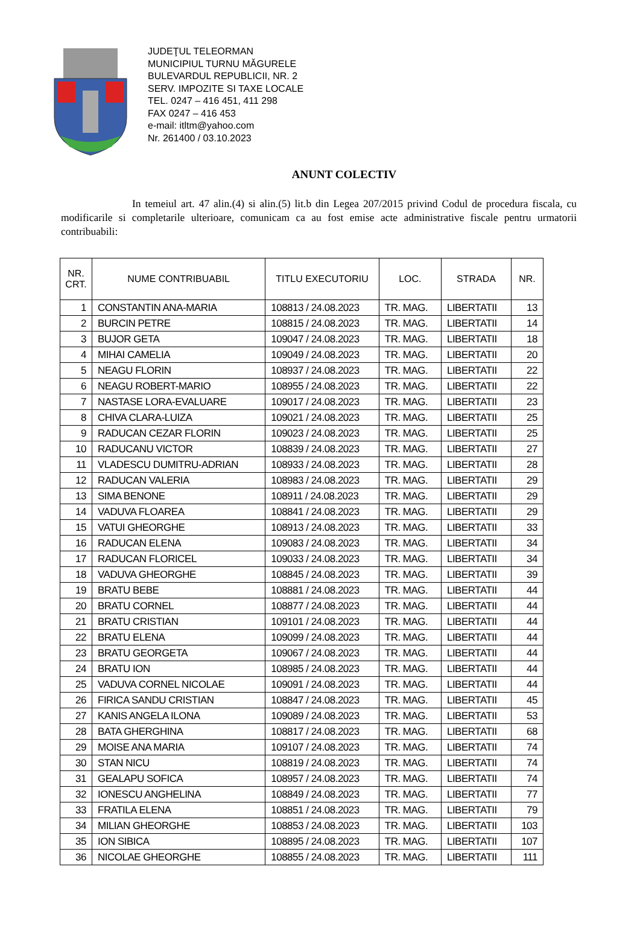JUDEŢUL TELEORMAN
MUNICIPIUL TURNU MĂGURELE
BULEVARDUL REPUBLICII, NR. 2
SERV. IMPOZITE SI TAXE LOCALE
TEL. 0247 – 416 451, 411 298
FAX 0247 – 416 453
e-mail: itltm@yahoo.com
Nr. 261400 / 03.10.2023
ANUNT COLECTIV
In temeiul art. 47 alin.(4) si alin.(5) lit.b din Legea 207/2015 privind Codul de procedura fiscala, cu modificarile si completarile ulterioare, comunicam ca au fost emise acte administrative fiscale pentru urmatorii contribuabili:
| NR. CRT. | NUME CONTRIBUABIL | TITLU EXECUTORIU | LOC. | STRADA | NR. |
| --- | --- | --- | --- | --- | --- |
| 1 | CONSTANTIN ANA-MARIA | 108813 / 24.08.2023 | TR. MAG. | LIBERTATII | 13 |
| 2 | BURCIN PETRE | 108815 / 24.08.2023 | TR. MAG. | LIBERTATII | 14 |
| 3 | BUJOR GETA | 109047 / 24.08.2023 | TR. MAG. | LIBERTATII | 18 |
| 4 | MIHAI CAMELIA | 109049 / 24.08.2023 | TR. MAG. | LIBERTATII | 20 |
| 5 | NEAGU FLORIN | 108937 / 24.08.2023 | TR. MAG. | LIBERTATII | 22 |
| 6 | NEAGU ROBERT-MARIO | 108955 / 24.08.2023 | TR. MAG. | LIBERTATII | 22 |
| 7 | NASTASE LORA-EVALUARE | 109017 / 24.08.2023 | TR. MAG. | LIBERTATII | 23 |
| 8 | CHIVA CLARA-LUIZA | 109021 / 24.08.2023 | TR. MAG. | LIBERTATII | 25 |
| 9 | RADUCAN CEZAR FLORIN | 109023 / 24.08.2023 | TR. MAG. | LIBERTATII | 25 |
| 10 | RADUCANU VICTOR | 108839 / 24.08.2023 | TR. MAG. | LIBERTATII | 27 |
| 11 | VLADESCU DUMITRU-ADRIAN | 108933 / 24.08.2023 | TR. MAG. | LIBERTATII | 28 |
| 12 | RADUCAN VALERIA | 108983 / 24.08.2023 | TR. MAG. | LIBERTATII | 29 |
| 13 | SIMA BENONE | 108911 / 24.08.2023 | TR. MAG. | LIBERTATII | 29 |
| 14 | VADUVA FLOAREA | 108841 / 24.08.2023 | TR. MAG. | LIBERTATII | 29 |
| 15 | VATUI GHEORGHE | 108913 / 24.08.2023 | TR. MAG. | LIBERTATII | 33 |
| 16 | RADUCAN ELENA | 109083 / 24.08.2023 | TR. MAG. | LIBERTATII | 34 |
| 17 | RADUCAN FLORICEL | 109033 / 24.08.2023 | TR. MAG. | LIBERTATII | 34 |
| 18 | VADUVA GHEORGHE | 108845 / 24.08.2023 | TR. MAG. | LIBERTATII | 39 |
| 19 | BRATU BEBE | 108881 / 24.08.2023 | TR. MAG. | LIBERTATII | 44 |
| 20 | BRATU CORNEL | 108877 / 24.08.2023 | TR. MAG. | LIBERTATII | 44 |
| 21 | BRATU CRISTIAN | 109101 / 24.08.2023 | TR. MAG. | LIBERTATII | 44 |
| 22 | BRATU ELENA | 109099 / 24.08.2023 | TR. MAG. | LIBERTATII | 44 |
| 23 | BRATU GEORGETA | 109067 / 24.08.2023 | TR. MAG. | LIBERTATII | 44 |
| 24 | BRATU ION | 108985 / 24.08.2023 | TR. MAG. | LIBERTATII | 44 |
| 25 | VADUVA CORNEL NICOLAE | 109091 / 24.08.2023 | TR. MAG. | LIBERTATII | 44 |
| 26 | FIRICA SANDU CRISTIAN | 108847 / 24.08.2023 | TR. MAG. | LIBERTATII | 45 |
| 27 | KANIS ANGELA ILONA | 109089 / 24.08.2023 | TR. MAG. | LIBERTATII | 53 |
| 28 | BATA GHERGHINA | 108817 / 24.08.2023 | TR. MAG. | LIBERTATII | 68 |
| 29 | MOISE ANA MARIA | 109107 / 24.08.2023 | TR. MAG. | LIBERTATII | 74 |
| 30 | STAN NICU | 108819 / 24.08.2023 | TR. MAG. | LIBERTATII | 74 |
| 31 | GEALAPU SOFICA | 108957 / 24.08.2023 | TR. MAG. | LIBERTATII | 74 |
| 32 | IONESCU ANGHELINA | 108849 / 24.08.2023 | TR. MAG. | LIBERTATII | 77 |
| 33 | FRATILA ELENA | 108851 / 24.08.2023 | TR. MAG. | LIBERTATII | 79 |
| 34 | MILIAN GHEORGHE | 108853 / 24.08.2023 | TR. MAG. | LIBERTATII | 103 |
| 35 | ION SIBICA | 108895 / 24.08.2023 | TR. MAG. | LIBERTATII | 107 |
| 36 | NICOLAE GHEORGHE | 108855 / 24.08.2023 | TR. MAG. | LIBERTATII | 111 |